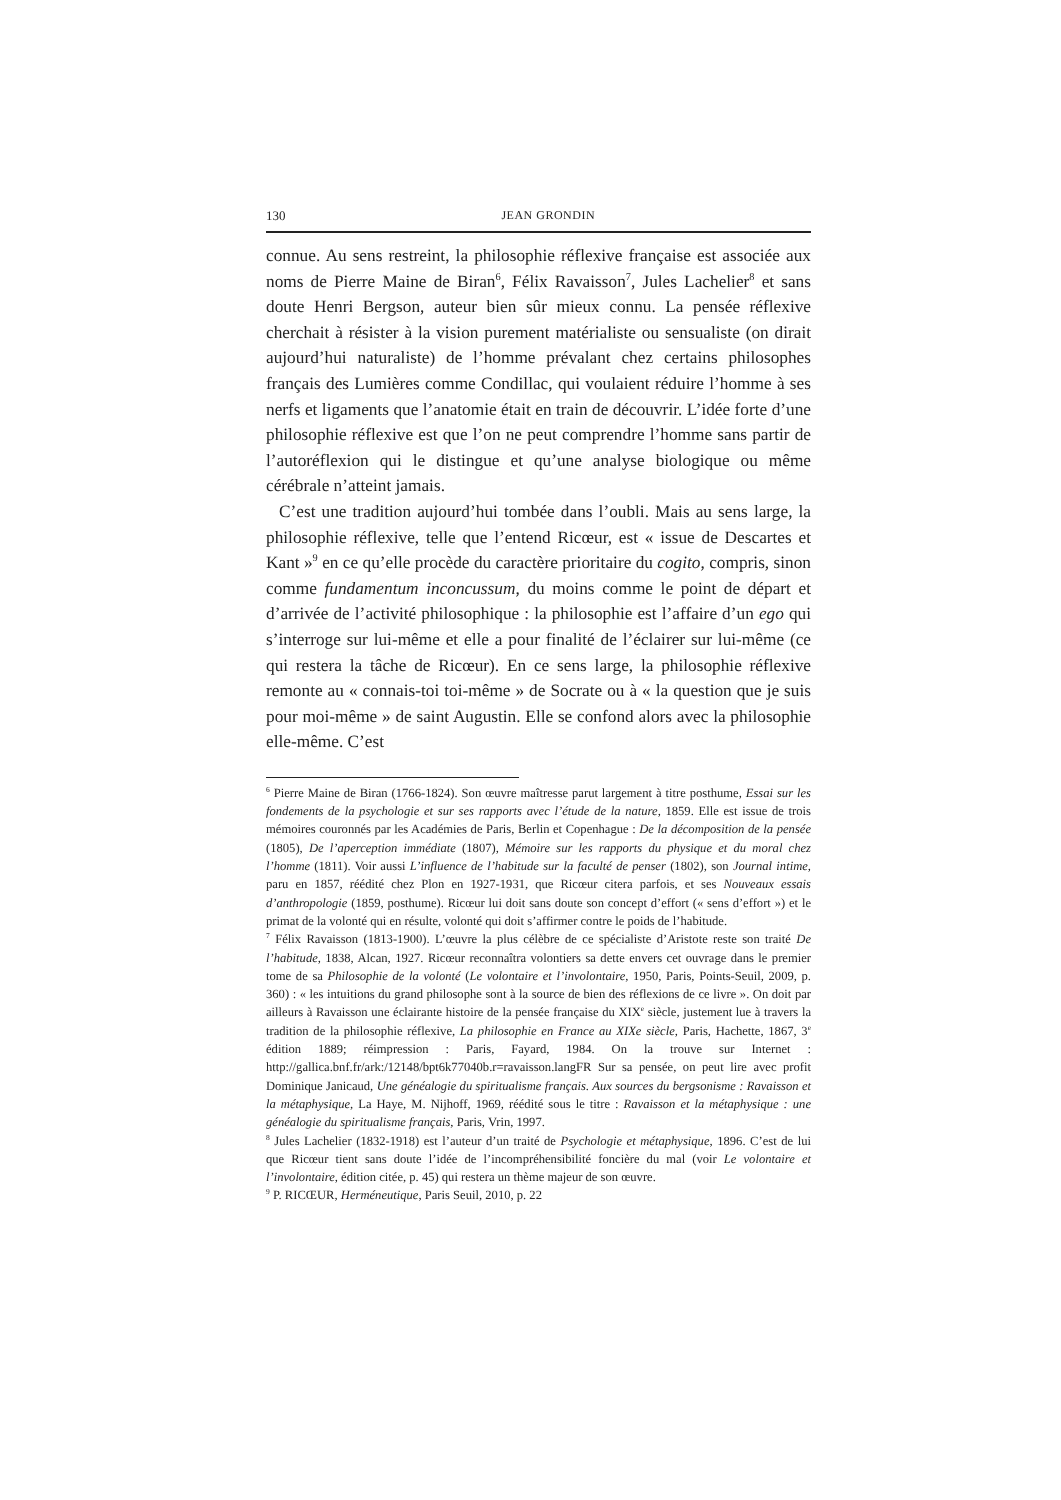130 JEAN GRONDIN
connue. Au sens restreint, la philosophie réflexive française est associée aux noms de Pierre Maine de Biran<sup>6</sup>, Félix Ravaisson<sup>7</sup>, Jules Lachelier<sup>8</sup> et sans doute Henri Bergson, auteur bien sûr mieux connu. La pensée réflexive cherchait à résister à la vision purement matérialiste ou sensualiste (on dirait aujourd’hui naturaliste) de l’homme prévalant chez certains philosophes français des Lumières comme Condillac, qui voulaient réduire l’homme à ses nerfs et ligaments que l’anatomie était en train de découvrir. L’idée forte d’une philosophie réflexive est que l’on ne peut comprendre l’homme sans partir de l’autoréflexion qui le distingue et qu’une analyse biologique ou même cérébrale n’atteint jamais.
C’est une tradition aujourd’hui tombée dans l’oubli. Mais au sens large, la philosophie réflexive, telle que l’entend Ricœur, est « issue de Descartes et Kant »<sup>9</sup> en ce qu’elle procède du caractère prioritaire du cogito, compris, sinon comme fundamentum inconcussum, du moins comme le point de départ et d’arrivée de l’activité philosophique : la philosophie est l’affaire d’un ego qui s’interroge sur lui-même et elle a pour finalité de l’éclairer sur lui-même (ce qui restera la tâche de Ricœur). En ce sens large, la philosophie réflexive remonte au « connais-toi toi-même » de Socrate ou à « la question que je suis pour moi-même » de saint Augustin. Elle se confond alors avec la philosophie elle-même. C’est
<sup>6</sup> Pierre Maine de Biran (1766-1824). Son œuvre maîtresse parut largement à titre posthume, Essai sur les fondements de la psychologie et sur ses rapports avec l’étude de la nature, 1859. Elle est issue de trois mémoires couronnés par les Académies de Paris, Berlin et Copenhague : De la décomposition de la pensée (1805), De l’aperception immédiate (1807), Mémoire sur les rapports du physique et du moral chez l’homme (1811). Voir aussi L’influence de l’habitude sur la faculté de penser (1802), son Journal intime, paru en 1857, réédité chez Plon en 1927-1931, que Ricœur citera parfois, et ses Nouveaux essais d’anthropologie (1859, posthume). Ricœur lui doit sans doute son concept d’effort (« sens d’effort ») et le primat de la volonté qui en résulte, volonté qui doit s’affirmer contre le poids de l’habitude.
<sup>7</sup> Félix Ravaisson (1813-1900). L’œuvre la plus célèbre de ce spécialiste d’Aristote reste son traité De l’habitude, 1838, Alcan, 1927. Ricœur reconnaîtra volontiers sa dette envers cet ouvrage dans le premier tome de sa Philosophie de la volonté (Le volontaire et l’involontaire, 1950, Paris, Points-Seuil, 2009, p. 360) : « les intuitions du grand philosophe sont à la source de bien des réflexions de ce livre ». On doit par ailleurs à Ravaisson une éclairante histoire de la pensée française du XIX<sup>e</sup> siècle, justement lue à travers la tradition de la philosophie réflexive, La philosophie en France au XIXe siècle, Paris, Hachette, 1867, 3<sup>e</sup> édition 1889; réimpression : Paris, Fayard, 1984. On la trouve sur Internet : http://gallica.bnf.fr/ark:/12148/bpt6k77040b.r=ravaisson.langFR Sur sa pensée, on peut lire avec profit Dominique Janicaud, Une généalogie du spiritualisme français. Aux sources du bergsonisme : Ravaisson et la métaphysique, La Haye, M. Nijhoff, 1969, réédité sous le titre : Ravaisson et la métaphysique : une généalogie du spiritualisme français, Paris, Vrin, 1997.
<sup>8</sup> Jules Lachelier (1832-1918) est l’auteur d’un traité de Psychologie et métaphysique, 1896. C’est de lui que Ricœur tient sans doute l’idée de l’incompréhensibilité foncière du mal (voir Le volontaire et l’involontaire, édition citée, p. 45) qui restera un thème majeur de son œuvre.
<sup>9</sup> P. RICŒUR, Herméneutique, Paris Seuil, 2010, p. 22